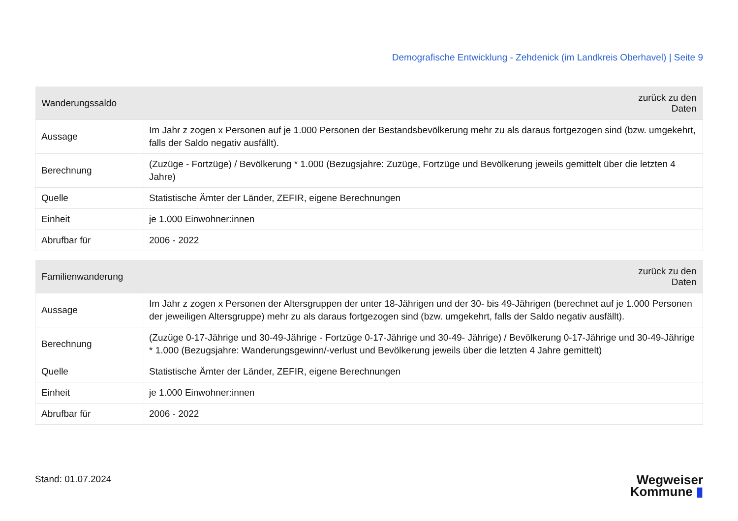Demografische Entwicklung - Zehdenick (im Landkreis Oberhavel) | Seite 9
| Wanderungssaldo | zurück zu den Daten |
| --- | --- |
| Aussage | Im Jahr z zogen x Personen auf je 1.000 Personen der Bestandsbevölkerung mehr zu als daraus fortgezogen sind (bzw. umgekehrt, falls der Saldo negativ ausfällt). |
| Berechnung | (Zuzüge - Fortzüge) / Bevölkerung * 1.000 (Bezugsjahre: Zuzüge, Fortzüge und Bevölkerung jeweils gemittelt über die letzten 4 Jahre) |
| Quelle | Statistische Ämter der Länder, ZEFIR, eigene Berechnungen |
| Einheit | je 1.000 Einwohner:innen |
| Abrufbar für | 2006 - 2022 |
| Familienwanderung | zurück zu den Daten |
| --- | --- |
| Aussage | Im Jahr z zogen x Personen der Altersgruppen der unter 18-Jährigen und der 30- bis 49-Jährigen (berechnet auf je 1.000 Personen der jeweiligen Altersgruppe) mehr zu als daraus fortgezogen sind (bzw. umgekehrt, falls der Saldo negativ ausfällt). |
| Berechnung | (Zuzüge 0-17-Jährige und 30-49-Jährige - Fortzüge 0-17-Jährige und 30-49- Jährige) / Bevölkerung 0-17-Jährige und 30-49-Jährige * 1.000 (Bezugsjahre: Wanderungsgewinn/-verlust und Bevölkerung jeweils über die letzten 4 Jahre gemittelt) |
| Quelle | Statistische Ämter der Länder, ZEFIR, eigene Berechnungen |
| Einheit | je 1.000 Einwohner:innen |
| Abrufbar für | 2006 - 2022 |
Stand: 01.07.2024
Wegweiser
Kommune ▮